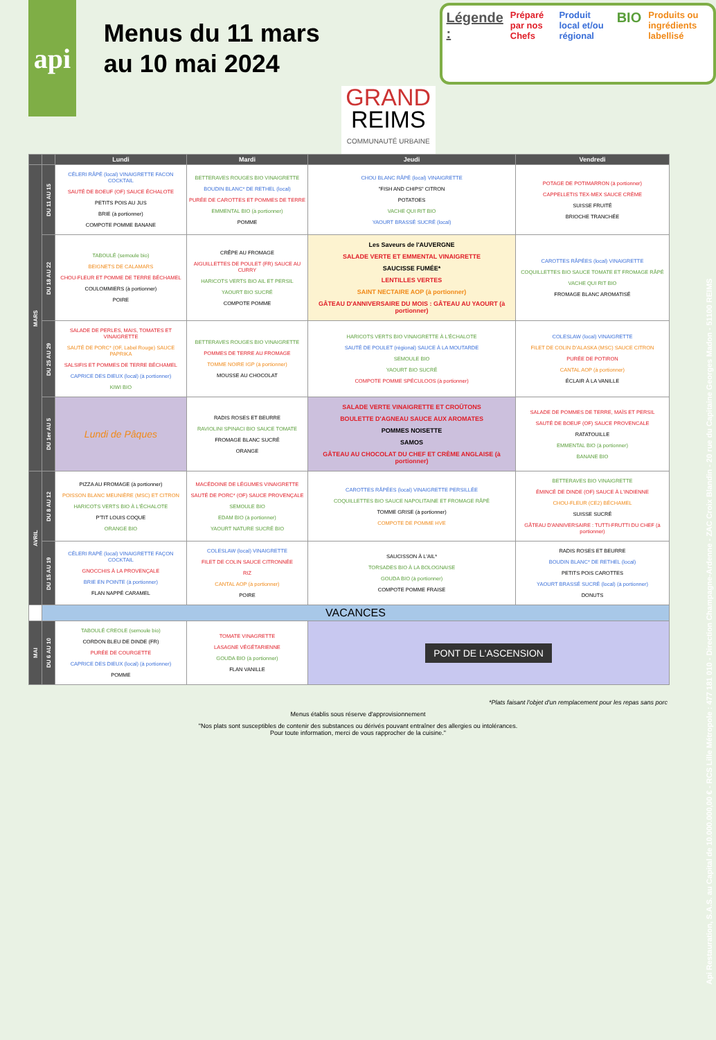api
Menus du 11 mars au 10 mai 2024
GRAND
REIMS
COMMUNAUTÉ URBAINE
Légende :
Préparé par nos Chefs Produit local et/ou régional
BIO
Produits ou ingrédients labellisé
| | | Lundi | Mardi | Jeudi | Vendredi |
| --- | --- | --- | --- | --- | --- |
| MARS | DU 11 AU 15 | CÉLERI RÂPÉ (local) VINAIGRETTE FACON COCKTAIL SAUTÉ DE BOEUF (OF) SAUCE ÉCHALOTE PETITS POIS AU JUS BRIE (à portionner) COMPOTE POMME BANANE | BETTERAVES ROUGES BIO VINAIGRETTE BOUDIN BLANC* DE RETHEL (local) PURÉE DE CAROTTES ET POMMES DE TERRE EMMENTAL BIO (à portionner) POMME | CHOU BLANC RÂPÉ (local) VINAIGRETTE "FISH AND CHIPS" CITRON POTATOES VACHE QUI RIT BIO YAOURT BRASSÉ SUCRÉ (local) | POTAGE DE POTIMARRON (à portionner) CAPPELLETIS TEX-MEX SAUCE CRÈME SUISSE FRUITÉ BRIOCHE TRANCHÉE |
| | DU 18 AU 22 | TABOULÉ (semoule bio) BEIGNETS DE CALAMARS CHOU-FLEUR ET POMME DE TERRE BÉCHAMEL COULOMMIERS (à portionner) POIRE | CRÊPE AU FROMAGE AIGUILLETTES DE POULET (FR) SAUCE AU CURRY HARICOTS VERTS BIO AIL ET PERSIL YAOURT BIO SUCRÉ COMPOTE POMME | Les Saveurs de l'AUVERGNE SALADE VERTE ET EMMENTAL VINAIGRETTE SAUCISSE FUMÉE* LENTILLES VERTES SAINT NECTAIRE AOP (à portionner) GÂTEAU D'ANNIVERSAIRE DU MOIS : GÂTEAU AU YAOURT (à portionner) | CAROTTES RÂPÉES (local) VINAIGRETTE COQUILLETTES BIO SAUCE TOMATE ET FROMAGE RÂPÉ VACHE QUI RIT BIO FROMAGE BLANC AROMATISÉ |
| | DU 25 AU 29 | SALADE DE PERLES, MAIS, TOMATES ET VINAIGRETTE SAUTÉ DE PORC* (OF, Label Rouge) SAUCE PAPRIKA SALSIFIS ET POMMES DE TERRE BÉCHAMEL CAPRICE DES DIEUX (local) (à portionner) KIWI BIO | BETTERAVES ROUGES BIO VINAIGRETTE POMMES DE TERRE AU FROMAGE TOMME NOIRE IGP (à portionner) MOUSSE AU CHOCOLAT | HARICOTS VERTS BIO VINAIGRETTE À L'ÉCHALOTE SAUTÉ DE POULET (régional) SAUCE À LA MOUTARDE SEMOULE BIO YAOURT BIO SUCRÉ COMPOTE POMME SPÉCULOOS (à portionner) | COLESLAW (local) VINAIGRETTE FILET DE COLIN D'ALASKA (MSC) SAUCE CITRON PURÉE DE POTIRON CANTAL AOP (à portionner) ÉCLAIR À LA VANILLE |
| | DU 1er AU 5 | Lundi de Pâques | RADIS ROSES ET BEURRE RAVIOLINI SPINACI BIO SAUCE TOMATE FROMAGE BLANC SUCRÉ ORANGE | SALADE VERTE VINAIGRETTE ET CROÛTONS BOULETTE D'AGNEAU SAUCE AUX AROMATES POMMES NOISETTE SAMOS GÂTEAU AU CHOCOLAT DU CHEF ET CRÈME ANGLAISE (à portionner) | SALADE DE POMMES DE TERRE, MAÏS ET PERSIL SAUTÉ DE BOEUF (OF) SAUCE PROVENCALE RATATOUILLE EMMENTAL BIO (à portionner) BANANE BIO |
| AVRIL | DU 8 AU 12 | PIZZA AU FROMAGE (à portionner) POISSON BLANC MEUNIÈRE (MSC) ET CITRON HARICOTS VERTS BIO À L'ÉCHALOTE P'TIT LOUIS COQUE ORANGE BIO | MACÉDOINE DE LÉGUMES VINAIGRETTE SAUTÉ DE PORC* (OF) SAUCE PROVENÇALE SEMOULE BIO EDAM BIO (à portionner) YAOURT NATURE SUCRÉ BIO | CAROTTES RÂPÉES (local) VINAIGRETTE PERSILLÉE COQUILLETTES BIO SAUCE NAPOLITAINE ET FROMAGE RÂPÉ TOMME GRISE (à portionner) COMPOTE DE POMME HVE | BETTERAVES BIO VINAIGRETTE ÉMINCÉ DE DINDE (OF) SAUCE À L'INDIENNE CHOU-FLEUR (CE2) BÉCHAMEL SUISSE SUCRÉ GÂTEAU D'ANNIVERSAIRE : TUTTI-FRUTTI DU CHEF (à portionner) |
| | DU 15 AU 19 | CÉLERI RAPÉ (local) VINAIGRETTE FAÇON COCKTAIL GNOCCHIS À LA PROVENÇALE BRIE EN POINTE (à portionner) FLAN NAPPÉ CARAMEL | COLESLAW (local) VINAIGRETTE FILET DE COLIN SAUCE CITRONNÉE RIZ CANTAL AOP (à portionner) POIRE | SAUCISSON À L'AIL* TORSADES BIO À LA BOLOGNAISE GOUDA BIO (à portionner) COMPOTE POMME FRAISE | RADIS ROSES ET BEURRE BOUDIN BLANC* DE RETHEL (local) PETITS POIS CAROTTES YAOURT BRASSÉ SUCRÉ (local) (à portionner) DONUTS |
| | VACANCES | | | | |
| MAI | DU 6 AU 10 | TABOULÉ CREOLE (semoule bio) CORDON BLEU DE DINDE (FR) PURÉE DE COURGETTE CAPRICE DES DIEUX (local) (à portionner) POMME | TOMATE VINAGRETTE LASAGNE VÉGÉTARIENNE GOUDA BIO (à portionner) FLAN VANILLE | PONT DE L'ASCENSION | |
*Plats faisant l'objet d'un remplacement pour les repas sans porc
Menus établis sous réserve d'approvisionnement
"Nos plats sont susceptibles de contenir des substances ou dérivés pouvant entraîner des allergies ou intolérances.
Pour toute information, merci de vous rapprocher de la cuisine."
Api Restauration, S.A.S. au Capital de 10.000.000,00 € - RCS Lille Métropole : 477 181 010 - Direction Champagne-Ardenne - ZAC Croix Blandin - 20 rue du Capitaine Georges Madon - 51100 REIMS